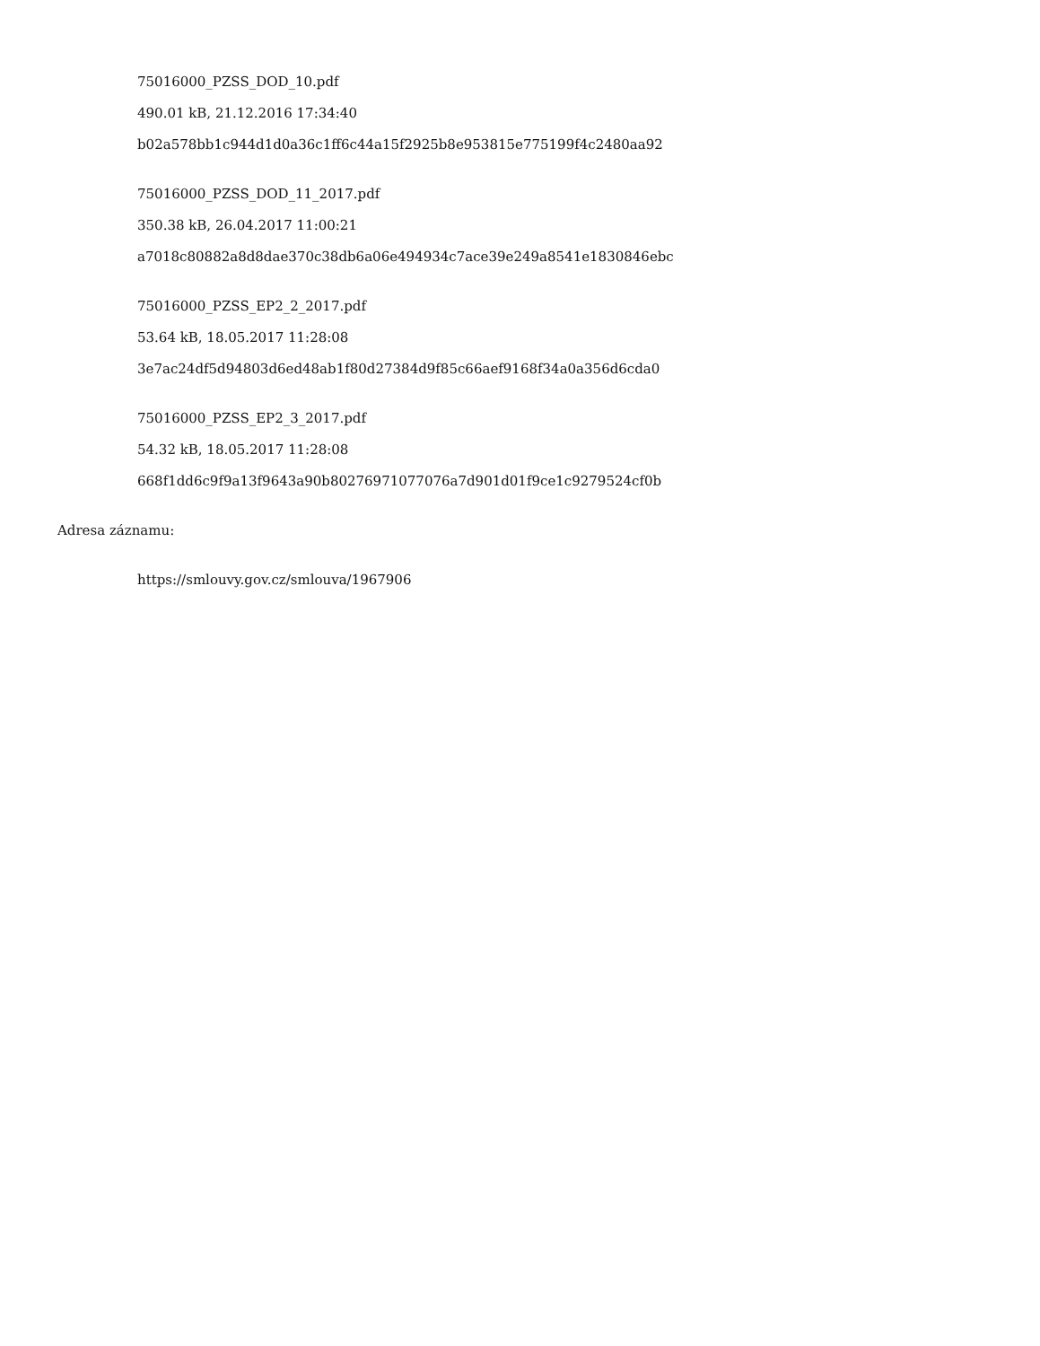75016000_PZSS_DOD_10.pdf
490.01 kB, 21.12.2016 17:34:40
b02a578bb1c944d1d0a36c1ff6c44a15f2925b8e953815e775199f4c2480aa92
75016000_PZSS_DOD_11_2017.pdf
350.38 kB, 26.04.2017 11:00:21
a7018c80882a8d8dae370c38db6a06e494934c7ace39e249a8541e1830846ebc
75016000_PZSS_EP2_2_2017.pdf
53.64 kB, 18.05.2017 11:28:08
3e7ac24df5d94803d6ed48ab1f80d27384d9f85c66aef9168f34a0a356d6cda0
75016000_PZSS_EP2_3_2017.pdf
54.32 kB, 18.05.2017 11:28:08
668f1dd6c9f9a13f9643a90b80276971077076a7d901d01f9ce1c9279524cf0b
Adresa záznamu:
https://smlouvy.gov.cz/smlouva/1967906